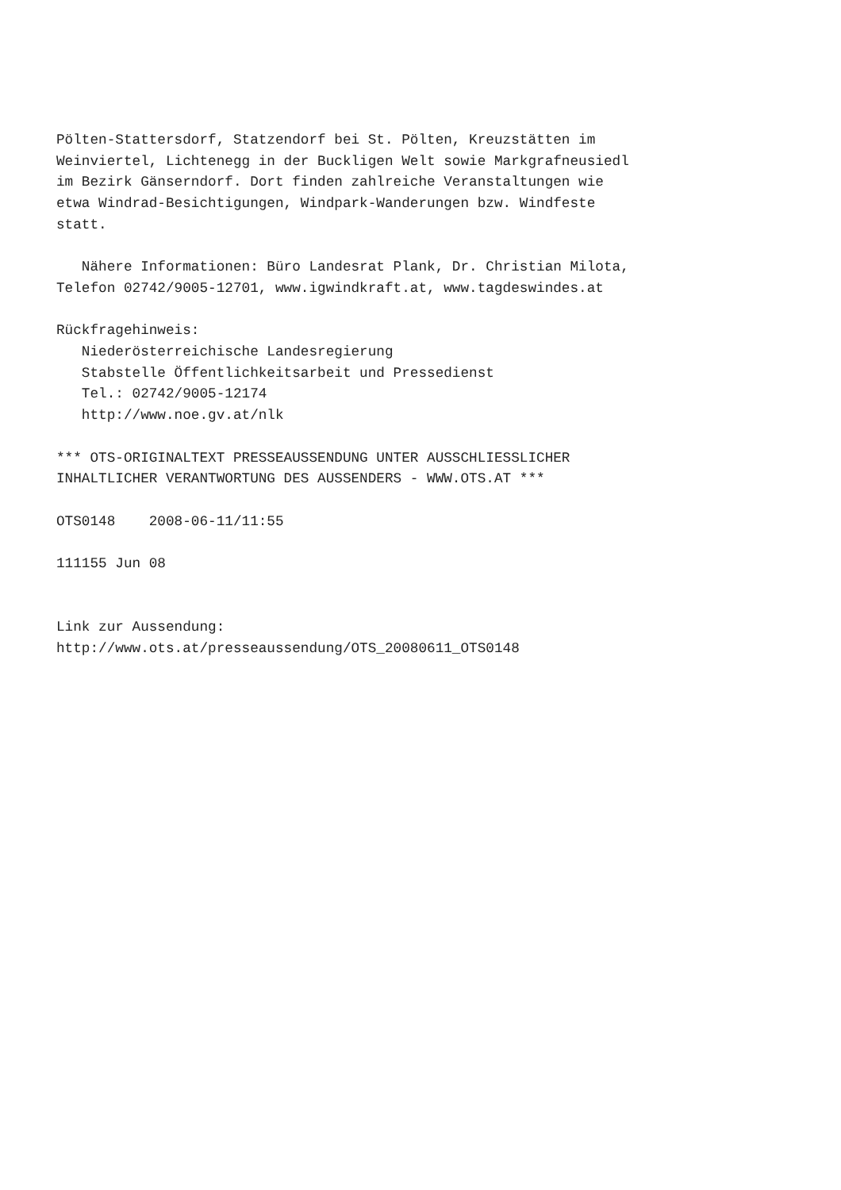Pölten-Stattersdorf, Statzendorf bei St. Pölten, Kreuzstätten im
Weinviertel, Lichtenegg in der Buckligen Welt sowie Markgrafneusiedl
im Bezirk Gänserndorf. Dort finden zahlreiche Veranstaltungen wie
etwa Windrad-Besichtigungen, Windpark-Wanderungen bzw. Windfeste
statt.

   Nähere Informationen: Büro Landesrat Plank, Dr. Christian Milota,
Telefon 02742/9005-12701, www.igwindkraft.at, www.tagdeswindes.at

Rückfragehinweis:
   Niederösterreichische Landesregierung
   Stabstelle Öffentlichkeitsarbeit und Pressedienst
   Tel.: 02742/9005-12174
   http://www.noe.gv.at/nlk

*** OTS-ORIGINALTEXT PRESSEAUSSENDUNG UNTER AUSSCHLIESSLICHER
INHALTLICHER VERANTWORTUNG DES AUSSENDERS - WWW.OTS.AT ***

OTS0148    2008-06-11/11:55

111155 Jun 08


Link zur Aussendung:
http://www.ots.at/presseaussendung/OTS_20080611_OTS0148